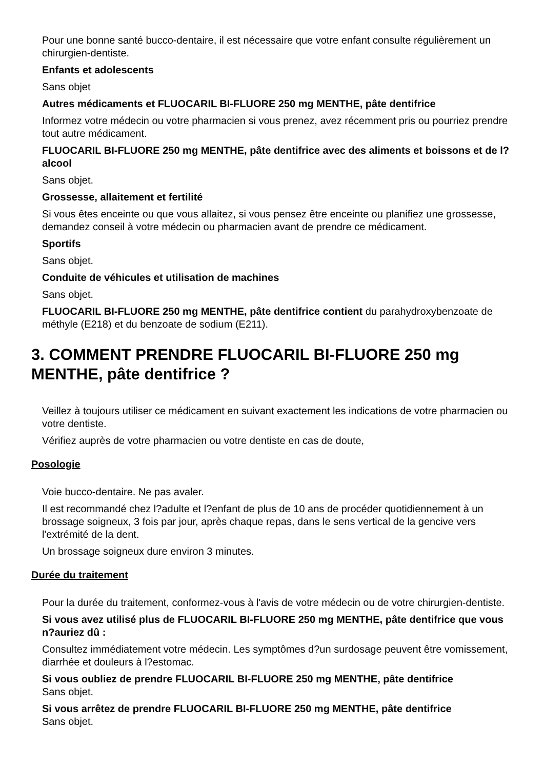Pour une bonne santé bucco-dentaire, il est nécessaire que votre enfant consulte régulièrement un chirurgien-dentiste.
Enfants et adolescents
Sans objet
Autres médicaments et FLUOCARIL BI-FLUORE 250 mg MENTHE, pâte dentifrice
Informez votre médecin ou votre pharmacien si vous prenez, avez récemment pris ou pourriez prendre tout autre médicament.
FLUOCARIL BI-FLUORE 250 mg MENTHE, pâte dentifrice avec des aliments et boissons et de l?alcool
Sans objet.
Grossesse, allaitement et fertilité
Si vous êtes enceinte ou que vous allaitez, si vous pensez être enceinte ou planifiez une grossesse, demandez conseil à votre médecin ou pharmacien avant de prendre ce médicament.
Sportifs
Sans objet.
Conduite de véhicules et utilisation de machines
Sans objet.
FLUOCARIL BI-FLUORE 250 mg MENTHE, pâte dentifrice contient du parahydroxybenzoate de méthyle (E218) et du benzoate de sodium (E211).
3. COMMENT PRENDRE FLUOCARIL BI-FLUORE 250 mg MENTHE, pâte dentifrice ?
Veillez à toujours utiliser ce médicament en suivant exactement les indications de votre pharmacien ou votre dentiste.
Vérifiez auprès de votre pharmacien ou votre dentiste en cas de doute,
Posologie
Voie bucco-dentaire. Ne pas avaler.
Il est recommandé chez l?adulte et l?enfant de plus de 10 ans de procéder quotidiennement à un brossage soigneux, 3 fois par jour, après chaque repas, dans le sens vertical de la gencive vers l'extrémité de la dent.
Un brossage soigneux dure environ 3 minutes.
Durée du traitement
Pour la durée du traitement, conformez-vous à l'avis de votre médecin ou de votre chirurgien-dentiste.
Si vous avez utilisé plus de FLUOCARIL BI-FLUORE 250 mg MENTHE, pâte dentifrice que vous n?auriez dû :
Consultez immédiatement votre médecin. Les symptômes d?un surdosage peuvent être vomissement, diarrhée et douleurs à l?estomac.
Si vous oubliez de prendre FLUOCARIL BI-FLUORE 250 mg MENTHE, pâte dentifrice
Sans objet.
Si vous arrêtez de prendre FLUOCARIL BI-FLUORE 250 mg MENTHE, pâte dentifrice
Sans objet.